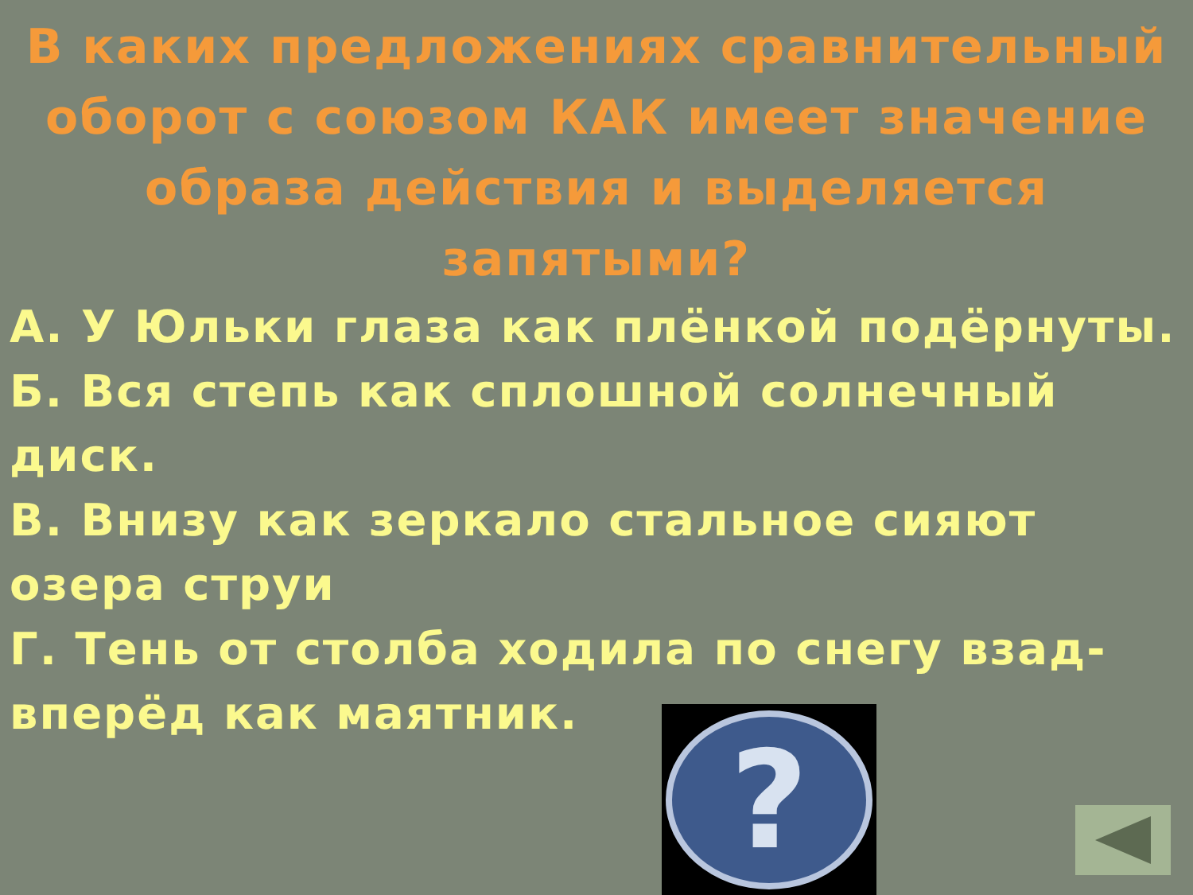В каких предложениях сравнительный оборот с союзом КАК имеет значение образа действия и выделяется запятыми?
А. У Юльки глаза как плёнкой подёрнуты.
Б. Вся степь как сплошной солнечный диск.
В. Внизу как зеркало стальное сияют озера струи
Г. Тень от столба ходила по снегу взад-вперёд как маятник.
?